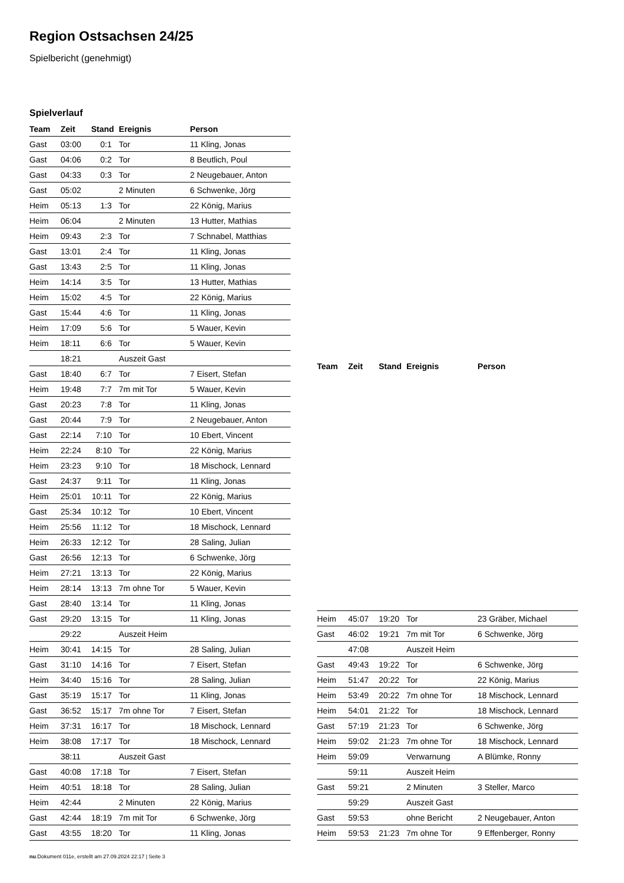Region Ostsachsen 24/25
Spielbericht (genehmigt)
Spielverlauf
| Team | Zeit | Stand | Ereignis | Person |
| --- | --- | --- | --- | --- |
| Gast | 03:00 | 0:1 | Tor | 11 Kling, Jonas |
| Gast | 04:06 | 0:2 | Tor | 8 Beutlich, Poul |
| Gast | 04:33 | 0:3 | Tor | 2 Neugebauer, Anton |
| Gast | 05:02 | | 2 Minuten | 6 Schwenke, Jörg |
| Heim | 05:13 | 1:3 | Tor | 22 König, Marius |
| Heim | 06:04 | | 2 Minuten | 13 Hutter, Mathias |
| Heim | 09:43 | 2:3 | Tor | 7 Schnabel, Matthias |
| Gast | 13:01 | 2:4 | Tor | 11 Kling, Jonas |
| Gast | 13:43 | 2:5 | Tor | 11 Kling, Jonas |
| Heim | 14:14 | 3:5 | Tor | 13 Hutter, Mathias |
| Heim | 15:02 | 4:5 | Tor | 22 König, Marius |
| Gast | 15:44 | 4:6 | Tor | 11 Kling, Jonas |
| Heim | 17:09 | 5:6 | Tor | 5 Wauer, Kevin |
| Heim | 18:11 | 6:6 | Tor | 5 Wauer, Kevin |
| | 18:21 | | Auszeit Gast | |
| Gast | 18:40 | 6:7 | Tor | 7 Eisert, Stefan |
| Heim | 19:48 | 7:7 | 7m mit Tor | 5 Wauer, Kevin |
| Gast | 20:23 | 7:8 | Tor | 11 Kling, Jonas |
| Gast | 20:44 | 7:9 | Tor | 2 Neugebauer, Anton |
| Gast | 22:14 | 7:10 | Tor | 10 Ebert, Vincent |
| Heim | 22:24 | 8:10 | Tor | 22 König, Marius |
| Heim | 23:23 | 9:10 | Tor | 18 Mischock, Lennard |
| Gast | 24:37 | 9:11 | Tor | 11 Kling, Jonas |
| Heim | 25:01 | 10:11 | Tor | 22 König, Marius |
| Gast | 25:34 | 10:12 | Tor | 10 Ebert, Vincent |
| Heim | 25:56 | 11:12 | Tor | 18 Mischock, Lennard |
| Heim | 26:33 | 12:12 | Tor | 28 Saling, Julian |
| Gast | 26:56 | 12:13 | Tor | 6 Schwenke, Jörg |
| Heim | 27:21 | 13:13 | Tor | 22 König, Marius |
| Heim | 28:14 | 13:13 | 7m ohne Tor | 5 Wauer, Kevin |
| Gast | 28:40 | 13:14 | Tor | 11 Kling, Jonas |
| Gast | 29:20 | 13:15 | Tor | 11 Kling, Jonas |
| | 29:22 | | Auszeit Heim | |
| Heim | 30:41 | 14:15 | Tor | 28 Saling, Julian |
| Gast | 31:10 | 14:16 | Tor | 7 Eisert, Stefan |
| Heim | 34:40 | 15:16 | Tor | 28 Saling, Julian |
| Gast | 35:19 | 15:17 | Tor | 11 Kling, Jonas |
| Gast | 36:52 | 15:17 | 7m ohne Tor | 7 Eisert, Stefan |
| Heim | 37:31 | 16:17 | Tor | 18 Mischock, Lennard |
| Heim | 38:08 | 17:17 | Tor | 18 Mischock, Lennard |
| | 38:11 | | Auszeit Gast | |
| Gast | 40:08 | 17:18 | Tor | 7 Eisert, Stefan |
| Heim | 40:51 | 18:18 | Tor | 28 Saling, Julian |
| Heim | 42:44 | | 2 Minuten | 22 König, Marius |
| Gast | 42:44 | 18:19 | 7m mit Tor | 6 Schwenke, Jörg |
| Gast | 43:55 | 18:20 | Tor | 11 Kling, Jonas |
| Team | Zeit | Stand | Ereignis | Person |
| --- | --- | --- | --- | --- |
| Heim | 45:07 | 19:20 | Tor | 23 Gräber, Michael |
| Gast | 46:02 | 19:21 | 7m mit Tor | 6 Schwenke, Jörg |
| | 47:08 | | Auszeit Heim | |
| Gast | 49:43 | 19:22 | Tor | 6 Schwenke, Jörg |
| Heim | 51:47 | 20:22 | Tor | 22 König, Marius |
| Heim | 53:49 | 20:22 | 7m ohne Tor | 18 Mischock, Lennard |
| Heim | 54:01 | 21:22 | Tor | 18 Mischock, Lennard |
| Gast | 57:19 | 21:23 | Tor | 6 Schwenke, Jörg |
| Heim | 59:02 | 21:23 | 7m ohne Tor | 18 Mischock, Lennard |
| Heim | 59:09 | | Verwarnung | A Blümke, Ronny |
| | 59:11 | | Auszeit Heim | |
| Gast | 59:21 | | 2 Minuten | 3 Steller, Marco |
| | 59:29 | | Auszeit Gast | |
| Gast | 59:53 | | ohne Bericht | 2 Neugebauer, Anton |
| Heim | 59:53 | 21:23 | 7m ohne Tor | 9 Effenberger, Ronny |
nu.Dokument 011e, erstellt am 27.09.2024 22:17 | Seite 3